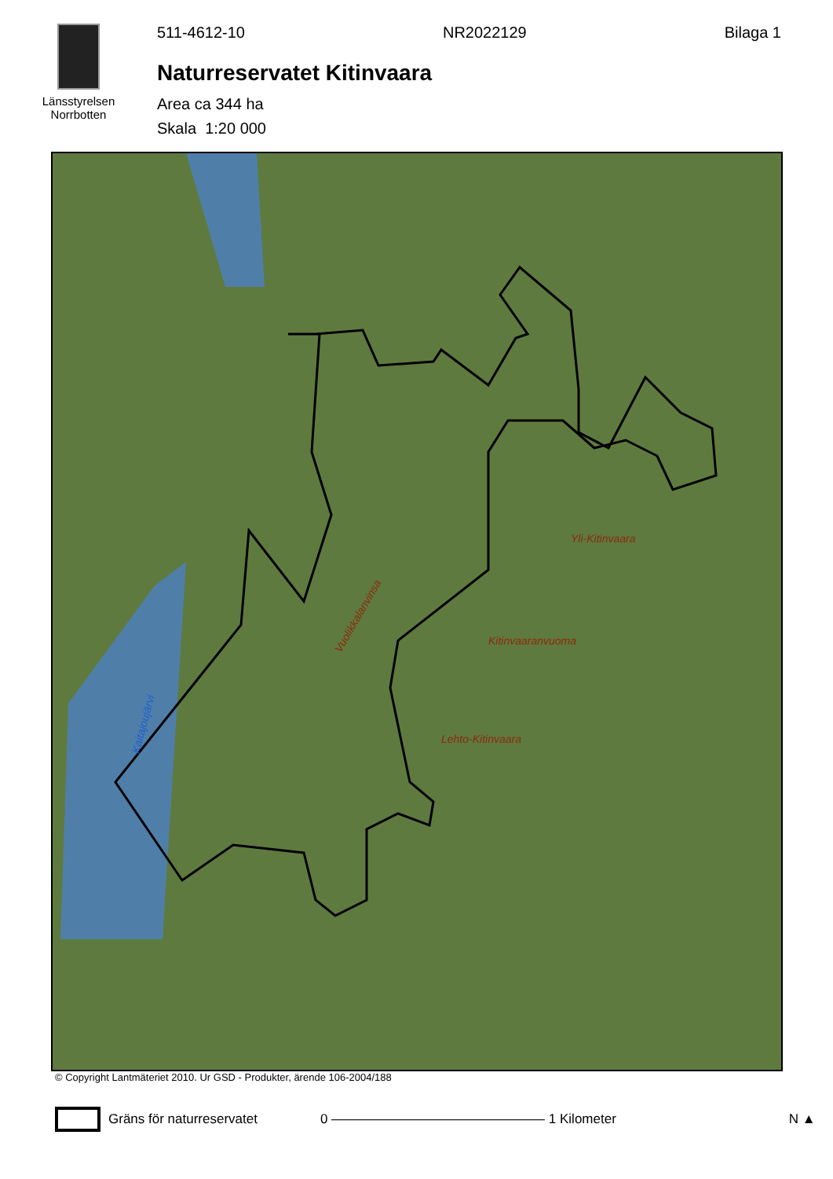Länsstyrelsen
Norrbotten
511-4612-10 NR2022129 Bilaga 1
Naturreservatet Kitinvaara
Area ca 344 ha
Skala 1:20 000
Yli-Kitinvaara
Kitinvaaranvuoma
Lehto-Kitinvaara
Vuolikkalanvinsa
Kaitajoujärvi
© Copyright Lantmäteriet 2010. Ur GSD - Produkter, ärende 106-2004/188
Gräns för naturreservatet 0 ———————————————— 1 Kilometer N ▲